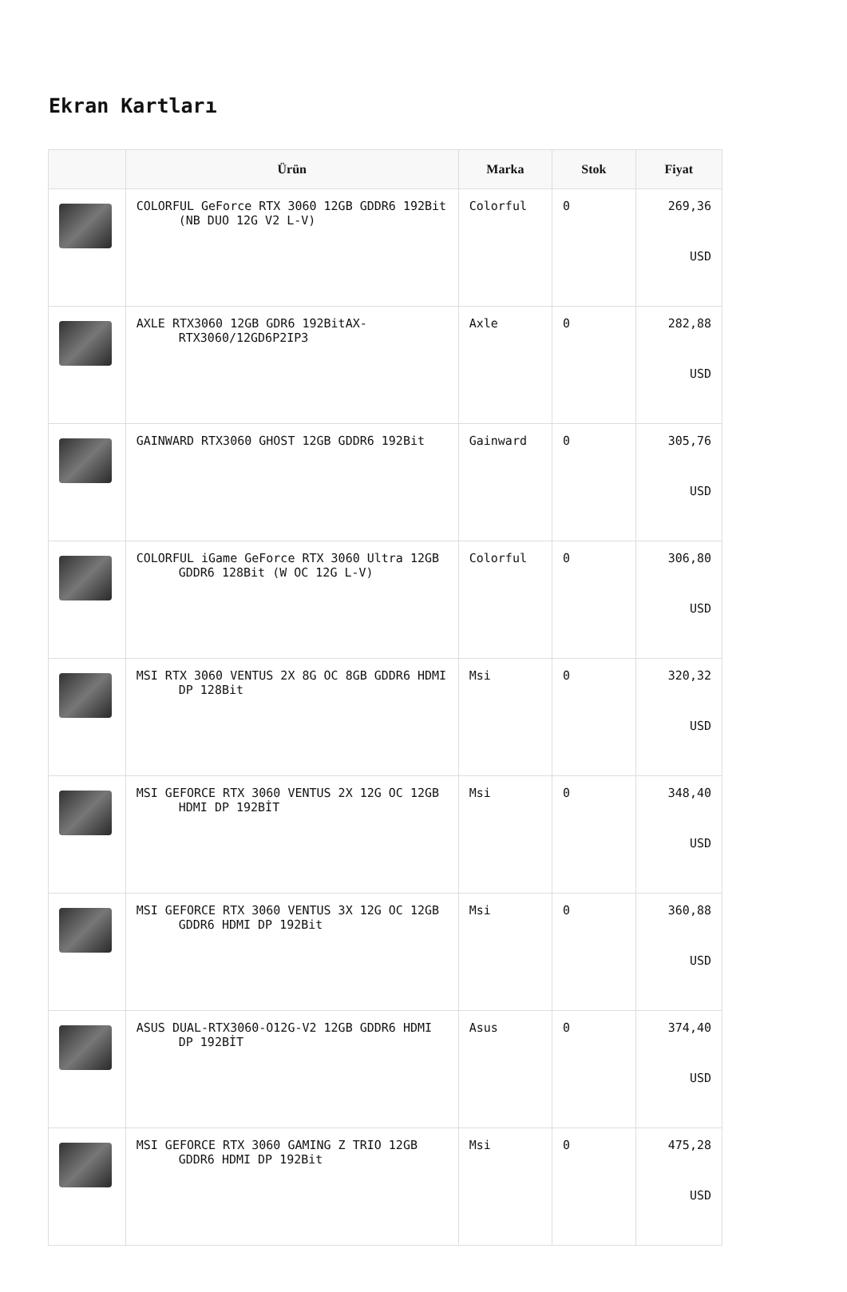Ekran Kartları
| | Ürün | Marka | Stok | Fiyat |
| --- | --- | --- | --- | --- |
| | COLORFUL GeForce RTX 3060 12GB GDDR6 192Bit (NB DUO 12G V2 L-V) | Colorful | 0 | 269,36 USD |
| | AXLE RTX3060 12GB GDR6 192BitAX- RTX3060/12GD6P2IP3 | Axle | 0 | 282,88 USD |
| | GAINWARD RTX3060 GHOST 12GB GDDR6 192Bit | Gainward | 0 | 305,76 USD |
| | COLORFUL iGame GeForce RTX 3060 Ultra 12GB GDDR6 128Bit (W OC 12G L-V) | Colorful | 0 | 306,80 USD |
| | MSI RTX 3060 VENTUS 2X 8G OC 8GB GDDR6 HDMI DP 128Bit | Msi | 0 | 320,32 USD |
| | MSI GEFORCE RTX 3060 VENTUS 2X 12G OC 12GB HDMI DP 192BİT | Msi | 0 | 348,40 USD |
| | MSI GEFORCE RTX 3060 VENTUS 3X 12G OC 12GB GDDR6 HDMI DP 192Bit | Msi | 0 | 360,88 USD |
| | ASUS DUAL-RTX3060-O12G-V2 12GB GDDR6 HDMI DP 192BİT | Asus | 0 | 374,40 USD |
| | MSI GEFORCE RTX 3060 GAMING Z TRIO 12GB GDDR6 HDMI DP 192Bit | Msi | 0 | 475,28 USD |